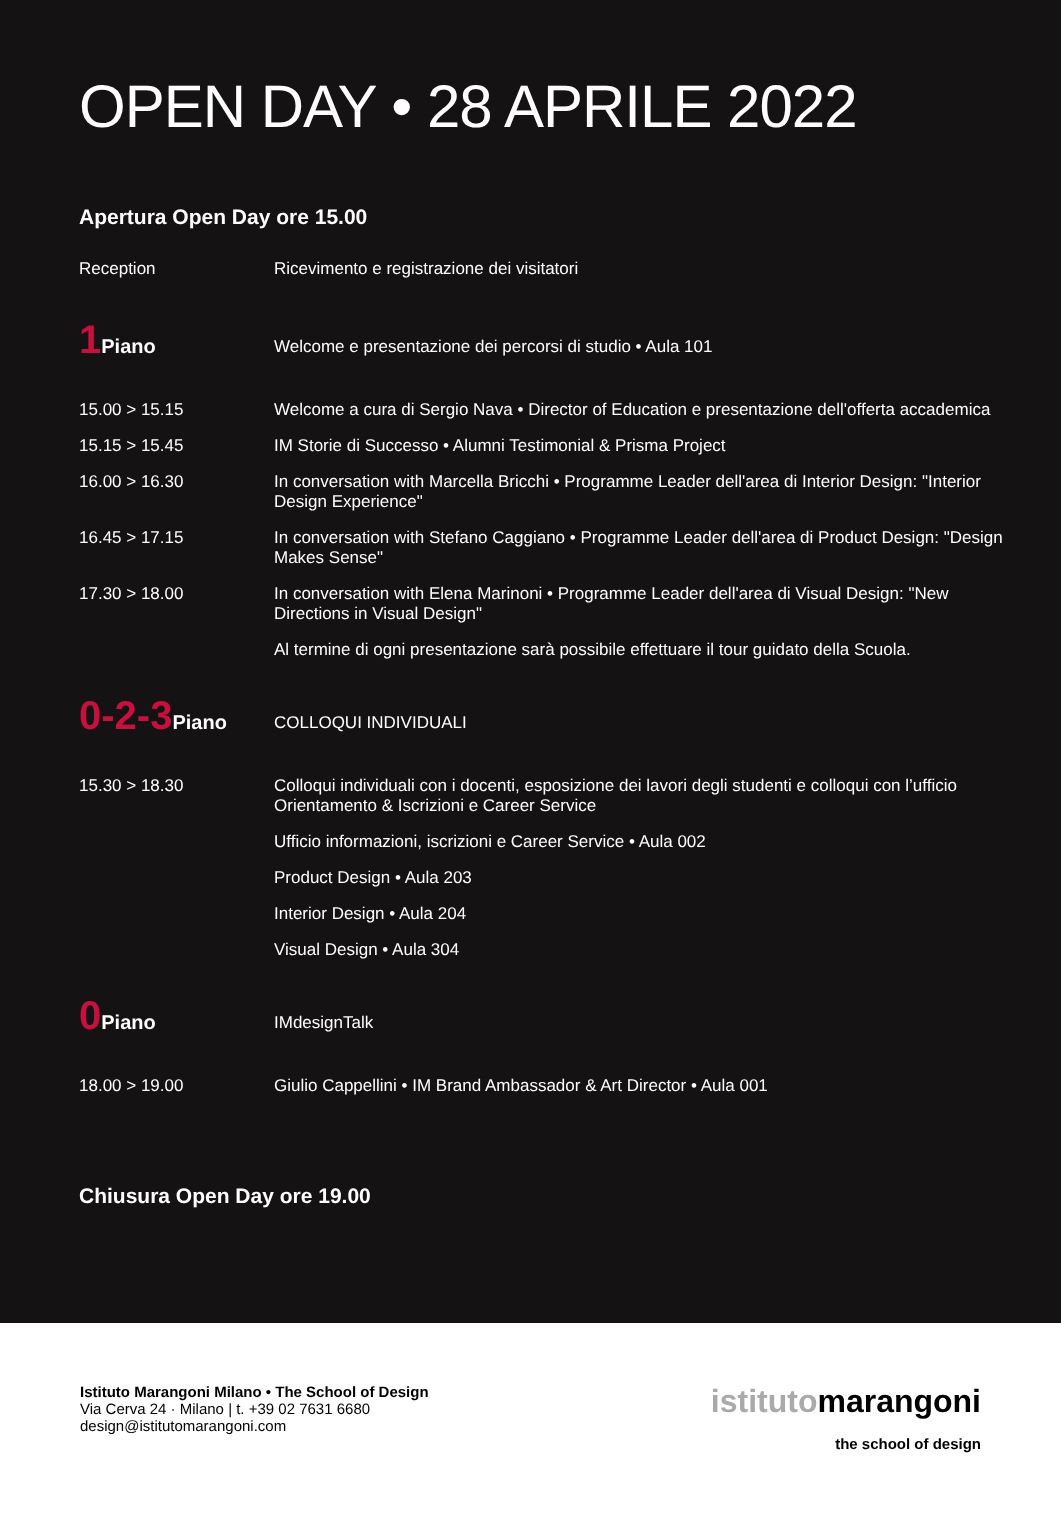OPEN DAY • 28 APRILE 2022
Apertura Open Day ore 15.00
| Reception | Ricevimento e registrazione dei visitatori |
| 1 Piano | Welcome e presentazione dei percorsi di studio • Aula 101 |
| 15.00 > 15.15 | Welcome a cura di Sergio Nava • Director of Education e presentazione dell'offerta accademica |
| 15.15 > 15.45 | IM Storie di Successo • Alumni Testimonial & Prisma Project |
| 16.00 > 16.30 | In conversation with Marcella Bricchi • Programme Leader dell'area di Interior Design: "Interior Design Experience" |
| 16.45 > 17.15 | In conversation with Stefano Caggiano • Programme Leader dell'area di Product Design: "Design Makes Sense" |
| 17.30 > 18.00 | In conversation with Elena Marinoni • Programme Leader dell'area di Visual Design: "New Directions in Visual Design" |
| | Al termine di ogni presentazione sarà possibile effettuare il tour guidato della Scuola. |
| 0-2-3 Piano | COLLOQUI INDIVIDUALI |
| 15.30 > 18.30 | Colloqui individuali con i docenti, esposizione dei lavori degli studenti e colloqui con l’ufficio Orientamento & Iscrizioni e Career Service |
| | Ufficio informazioni, iscrizioni e Career Service • Aula 002 |
| | Product Design • Aula 203 |
| | Interior Design • Aula 204 |
| | Visual Design • Aula 304 |
| 0 Piano | IMdesignTalk |
| 18.00 > 19.00 | Giulio Cappellini • IM Brand Ambassador & Art Director • Aula 001 |
Chiusura Open Day ore 19.00
Istituto Marangoni Milano • The School of Design
Via Cerva 24 · Milano | t. +39 02 7631 6680
design@istitutomarangoni.com
istitutomarangoni
the school of design